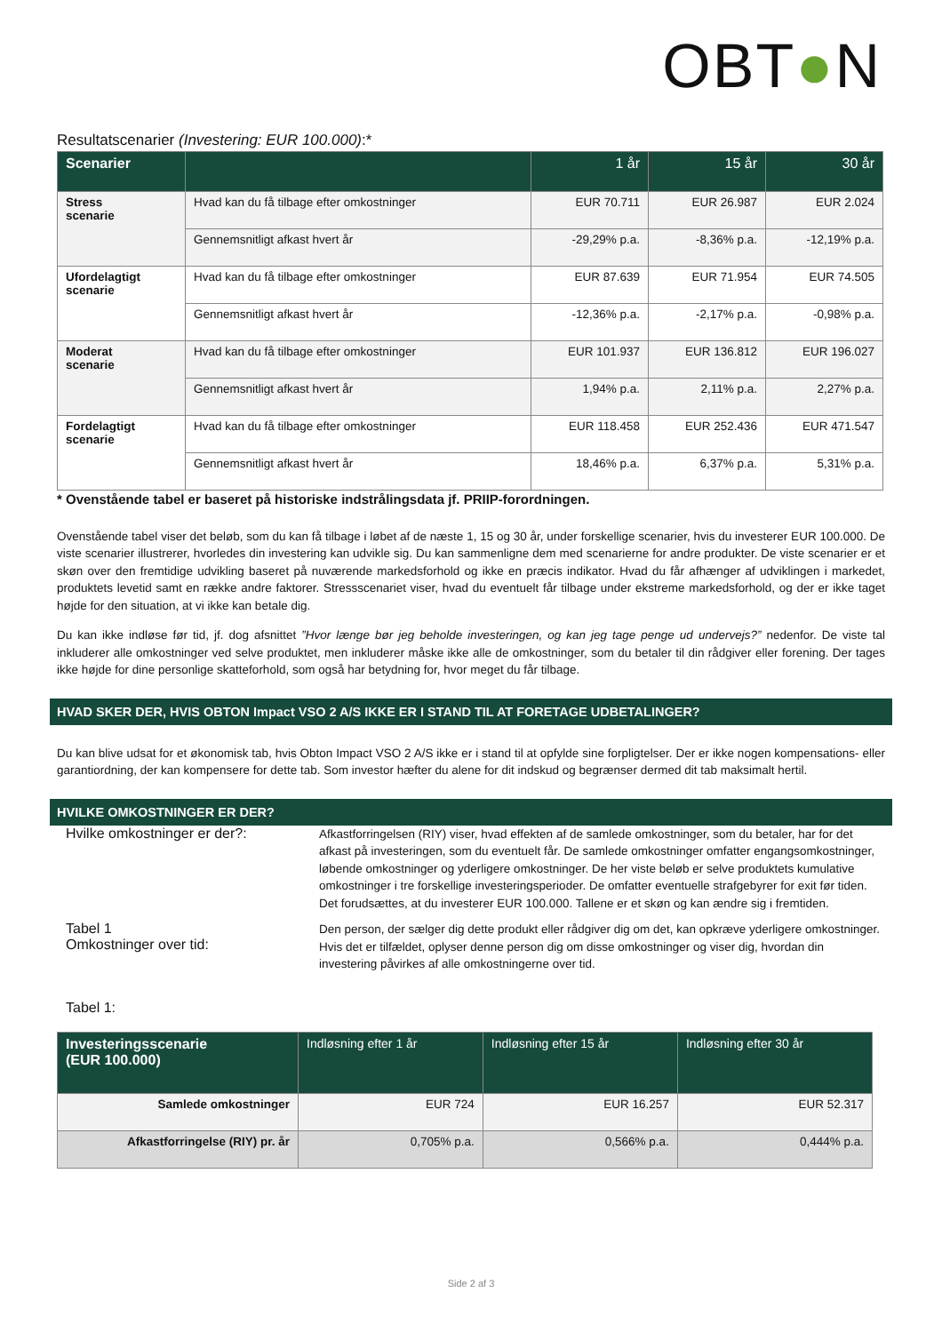OBT●N
Resultatscenarier (Investering: EUR 100.000):*
| Scenarier | | 1 år | 15 år | 30 år |
| --- | --- | --- | --- | --- |
| Stress scenarie | Hvad kan du få tilbage efter omkostninger | EUR 70.711 | EUR 26.987 | EUR 2.024 |
| | Gennemsnitligt afkast hvert år | -29,29% p.a. | -8,36% p.a. | -12,19% p.a. |
| Ufordelagtigt scenarie | Hvad kan du få tilbage efter omkostninger | EUR 87.639 | EUR 71.954 | EUR 74.505 |
| | Gennemsnitligt afkast hvert år | -12,36% p.a. | -2,17% p.a. | -0,98% p.a. |
| Moderat scenarie | Hvad kan du få tilbage efter omkostninger | EUR 101.937 | EUR 136.812 | EUR 196.027 |
| | Gennemsnitligt afkast hvert år | 1,94% p.a. | 2,11% p.a. | 2,27% p.a. |
| Fordelagtigt scenarie | Hvad kan du få tilbage efter omkostninger | EUR 118.458 | EUR 252.436 | EUR 471.547 |
| | Gennemsnitligt afkast hvert år | 18,46% p.a. | 6,37% p.a. | 5,31% p.a. |
* Ovenstående tabel er baseret på historiske indstrålingsdata jf. PRIIP-forordningen.
Ovenstående tabel viser det beløb, som du kan få tilbage i løbet af de næste 1, 15 og 30 år, under forskellige scenarier, hvis du investerer EUR 100.000. De viste scenarier illustrerer, hvorledes din investering kan udvikle sig. Du kan sammenligne dem med scenarierne for andre produkter. De viste scenarier er et skøn over den fremtidige udvikling baseret på nuværende markedsforhold og ikke en præcis indikator. Hvad du får afhænger af udviklingen i markedet, produktets levetid samt en række andre faktorer. Stressscenariet viser, hvad du eventuelt får tilbage under ekstreme markedsforhold, og der er ikke taget højde for den situation, at vi ikke kan betale dig.
Du kan ikke indløse før tid, jf. dog afsnittet ”Hvor længe bør jeg beholde investeringen, og kan jeg tage penge ud undervejs?” nedenfor. De viste tal inkluderer alle omkostninger ved selve produktet, men inkluderer måske ikke alle de omkostninger, som du betaler til din rådgiver eller forening. Der tages ikke højde for dine personlige skatteforhold, som også har betydning for, hvor meget du får tilbage.
HVAD SKER DER, HVIS OBTON Impact VSO 2 A/S IKKE ER I STAND TIL AT FORETAGE UDBETALINGER?
Du kan blive udsat for et økonomisk tab, hvis Obton Impact VSO 2 A/S ikke er i stand til at opfylde sine forpligtelser. Der er ikke nogen kompensations- eller garantiordning, der kan kompensere for dette tab. Som investor hæfter du alene for dit indskud og begrænser dermed dit tab maksimalt hertil.
HVILKE OMKOSTNINGER ER DER?
Hvilke omkostninger er der?:
Afkastforringelsen (RIY) viser, hvad effekten af de samlede omkostninger, som du betaler, har for det afkast på investeringen, som du eventuelt får. De samlede omkostninger omfatter engangsomkostninger, løbende omkostninger og yderligere omkostninger. De her viste beløb er selve produktets kumulative omkostninger i tre forskellige investeringsperioder. De omfatter eventuelle strafgebyrer for exit før tiden. Det forudsættes, at du investerer EUR 100.000. Tallene er et skøn og kan ændre sig i fremtiden.
Tabel 1
Omkostninger over tid:
Den person, der sælger dig dette produkt eller rådgiver dig om det, kan opkræve yderligere omkostninger. Hvis det er tilfældet, oplyser denne person dig om disse omkostninger og viser dig, hvordan din investering påvirkes af alle omkostningerne over tid.
Tabel 1:
| Investeringsscenarie (EUR 100.000) | Indløsning efter 1 år | Indløsning efter 15 år | Indløsning efter 30 år |
| --- | --- | --- | --- |
| Samlede omkostninger | EUR 724 | EUR 16.257 | EUR 52.317 |
| Afkastforringelse (RIY) pr. år | 0,705% p.a. | 0,566% p.a. | 0,444% p.a. |
Side 2 af 3